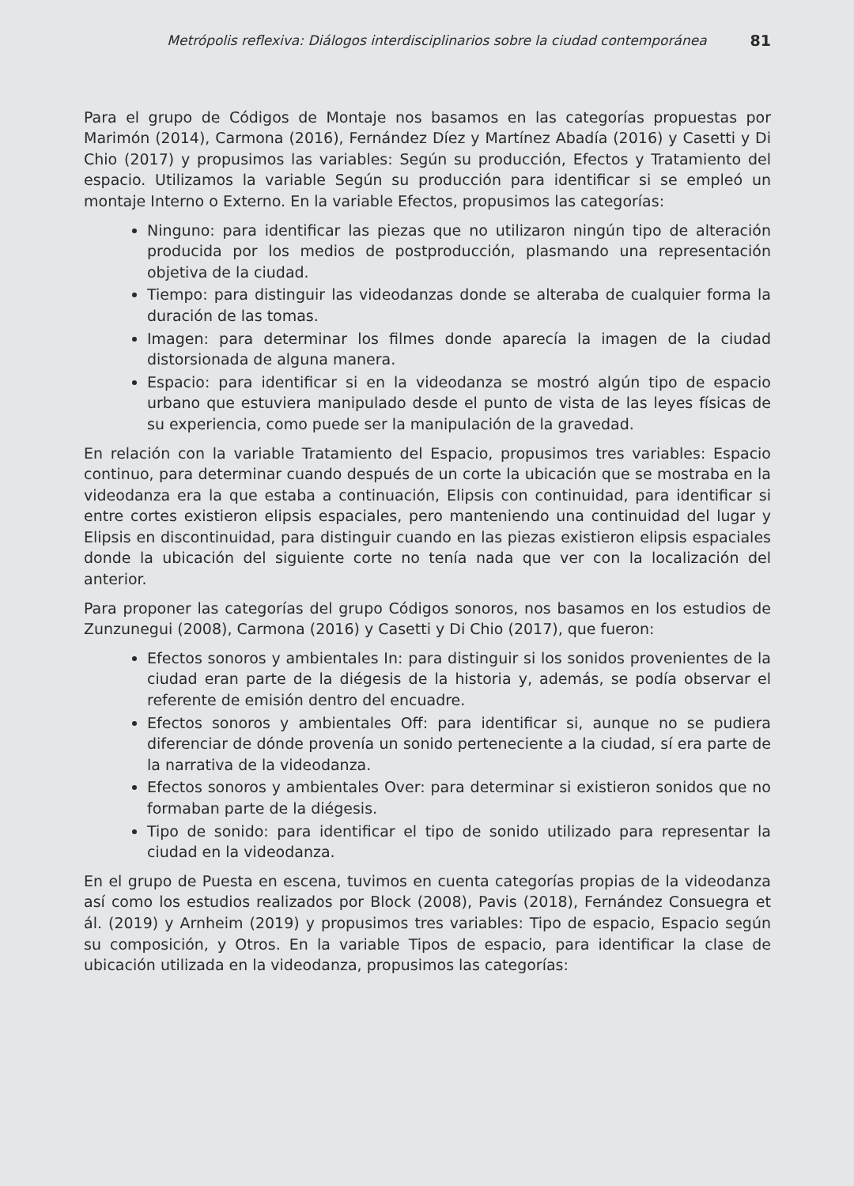Metrópolis reflexiva: Diálogos interdisciplinarios sobre la ciudad contemporánea 81
Para el grupo de Códigos de Montaje nos basamos en las categorías propuestas por Marimón (2014), Carmona (2016), Fernández Díez y Martínez Abadía (2016) y Casetti y Di Chio (2017) y propusimos las variables: Según su producción, Efectos y Tratamiento del espacio. Utilizamos la variable Según su producción para identificar si se empleó un montaje Interno o Externo. En la variable Efectos, propusimos las categorías:
Ninguno: para identificar las piezas que no utilizaron ningún tipo de alteración producida por los medios de postproducción, plasmando una representación objetiva de la ciudad.
Tiempo: para distinguir las videodanzas donde se alteraba de cualquier forma la duración de las tomas.
Imagen: para determinar los filmes donde aparecía la imagen de la ciudad distorsionada de alguna manera.
Espacio: para identificar si en la videodanza se mostró algún tipo de espacio urbano que estuviera manipulado desde el punto de vista de las leyes físicas de su experiencia, como puede ser la manipulación de la gravedad.
En relación con la variable Tratamiento del Espacio, propusimos tres variables: Espacio continuo, para determinar cuando después de un corte la ubicación que se mostraba en la videodanza era la que estaba a continuación, Elipsis con continuidad, para identificar si entre cortes existieron elipsis espaciales, pero manteniendo una continuidad del lugar y Elipsis en discontinuidad, para distinguir cuando en las piezas existieron elipsis espaciales donde la ubicación del siguiente corte no tenía nada que ver con la localización del anterior.
Para proponer las categorías del grupo Códigos sonoros, nos basamos en los estudios de Zunzunegui (2008), Carmona (2016) y Casetti y Di Chio (2017), que fueron:
Efectos sonoros y ambientales In: para distinguir si los sonidos provenientes de la ciudad eran parte de la diégesis de la historia y, además, se podía observar el referente de emisión dentro del encuadre.
Efectos sonoros y ambientales Off: para identificar si, aunque no se pudiera diferenciar de dónde provenía un sonido perteneciente a la ciudad, sí era parte de la narrativa de la videodanza.
Efectos sonoros y ambientales Over: para determinar si existieron sonidos que no formaban parte de la diégesis.
Tipo de sonido: para identificar el tipo de sonido utilizado para representar la ciudad en la videodanza.
En el grupo de Puesta en escena, tuvimos en cuenta categorías propias de la videodanza así como los estudios realizados por Block (2008), Pavis (2018), Fernández Consuegra et ál. (2019) y Arnheim (2019) y propusimos tres variables: Tipo de espacio, Espacio según su composición, y Otros. En la variable Tipos de espacio, para identificar la clase de ubicación utilizada en la videodanza, propusimos las categorías: